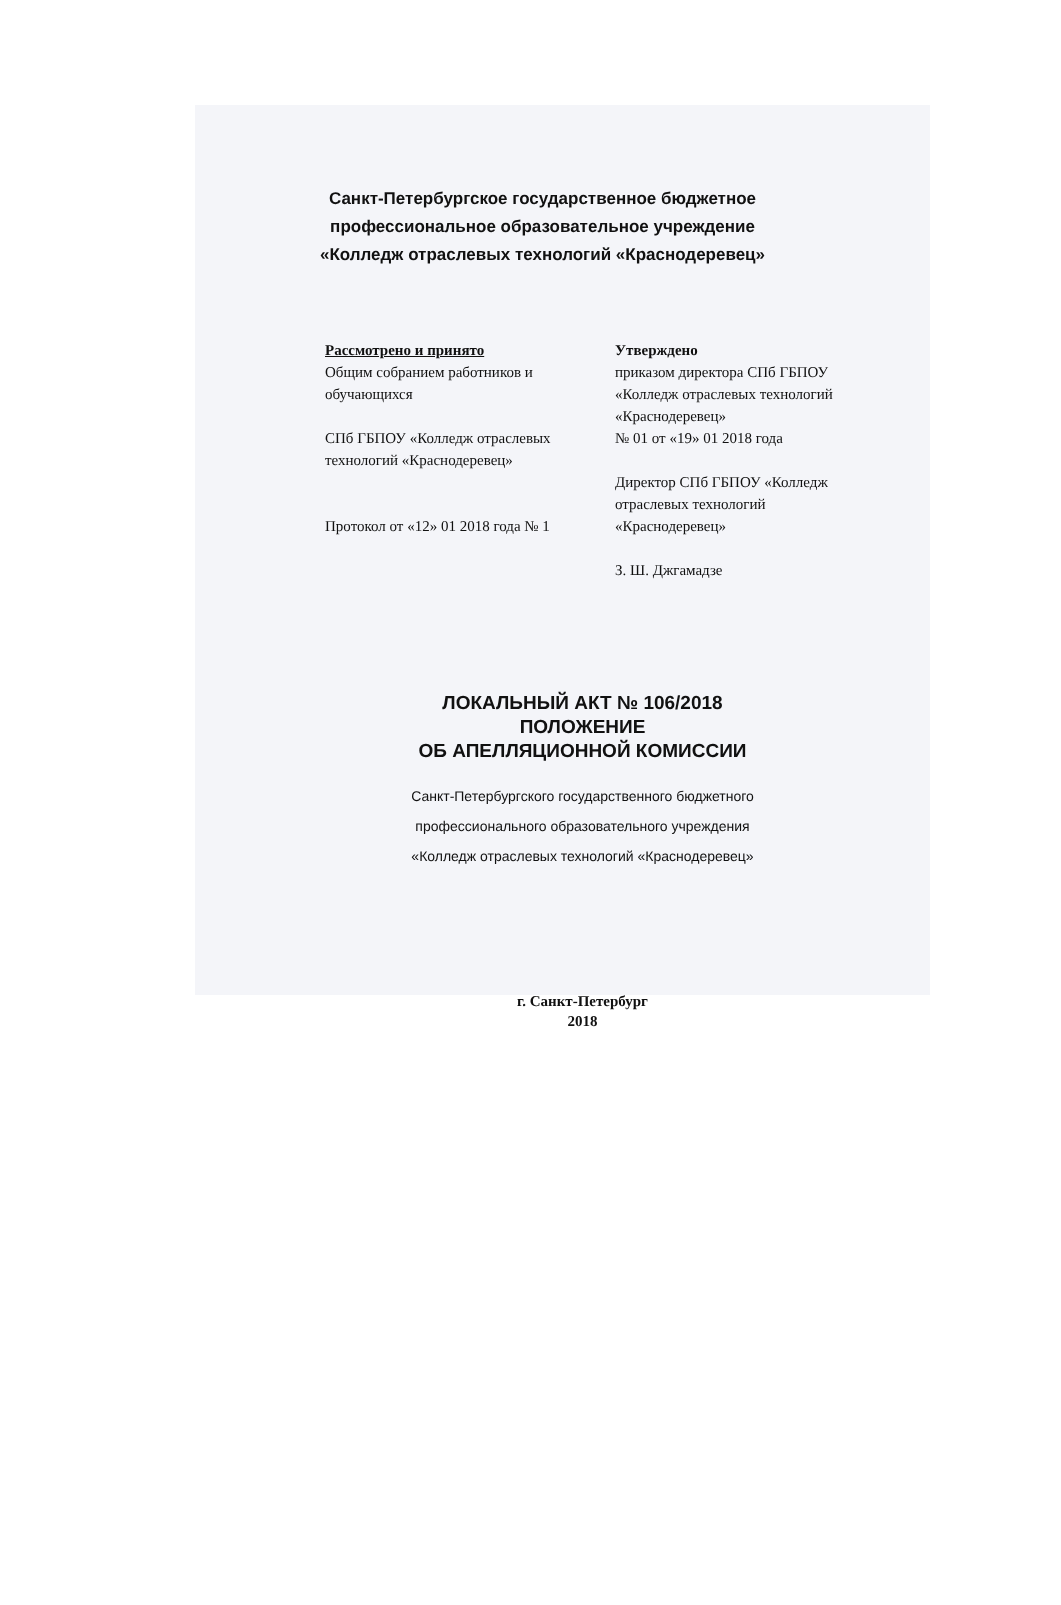Санкт-Петербургское государственное бюджетное
профессиональное образовательное учреждение
«Колледж отраслевых технологий «Краснодеревец»
Рассмотрено и принято
Общим собранием работников и обучающихся
СПб ГБПОУ «Колледж отраслевых технологий «Краснодеревец»
Протокол от «12» 01 2018 года № 1
Утверждено
приказом директора СПб ГБПОУ «Колледж отраслевых технологий «Краснодеревец»
№ 01 от «19» 01 2018 года
Директор СПб ГБПОУ «Колледж отраслевых технологий «Краснодеревец»
З. Ш. Джгамадзе
ЛОКАЛЬНЫЙ АКТ № 106/2018
ПОЛОЖЕНИЕ
ОБ АПЕЛЛЯЦИОННОЙ КОМИССИИ
Санкт-Петербургского государственного бюджетного
профессионального образовательного учреждения
«Колледж отраслевых технологий «Краснодеревец»
г. Санкт-Петербург
2018